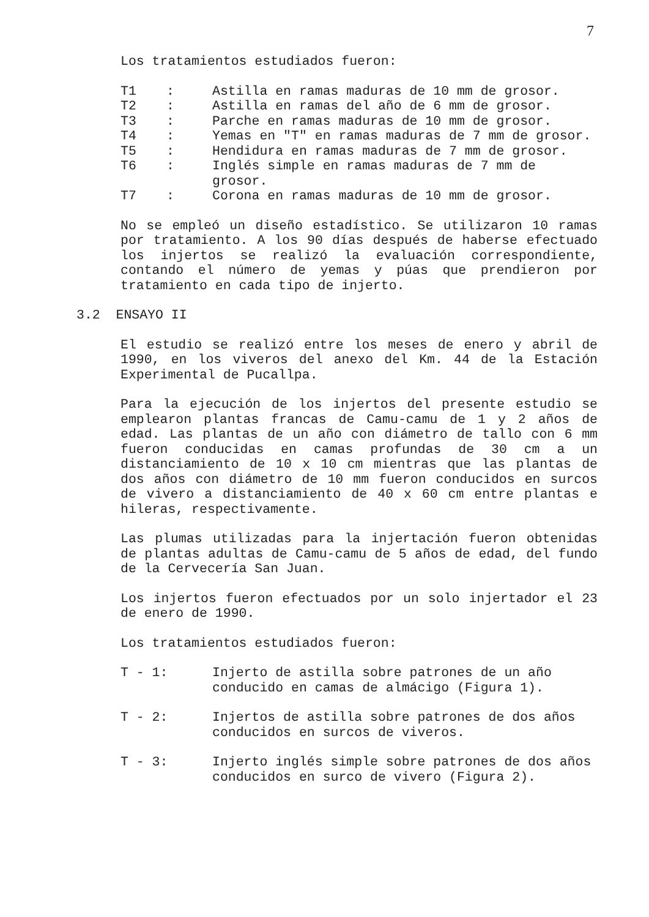7
Los tratamientos estudiados fueron:
T1 : Astilla en ramas maduras de 10 mm de grosor.
T2 : Astilla en ramas del año de 6 mm de grosor.
T3 : Parche en ramas maduras de 10 mm de grosor.
T4 : Yemas en "T" en ramas maduras de 7 mm de grosor.
T5 : Hendidura en ramas maduras de 7 mm de grosor.
T6 : Inglés simple en ramas maduras de 7 mm de grosor.
T7 : Corona en ramas maduras de 10 mm de grosor.
No se empleó un diseño estadístico. Se utilizaron 10 ramas por tratamiento. A los 90 días después de haberse efectuado los injertos se realizó la evaluación correspondiente, contando el número de yemas y púas que prendieron por tratamiento en cada tipo de injerto.
3.2 ENSAYO II
El estudio se realizó entre los meses de enero y abril de 1990, en los viveros del anexo del Km. 44 de la Estación Experimental de Pucallpa.
Para la ejecución de los injertos del presente estudio se emplearon plantas francas de Camu-camu de 1 y 2 años de edad. Las plantas de un año con diámetro de tallo con 6 mm fueron conducidas en camas profundas de 30 cm a un distanciamiento de 10 x 10 cm mientras que las plantas de dos años con diámetro de 10 mm fueron conducidos en surcos de vivero a distanciamiento de 40 x 60 cm entre plantas e hileras, respectivamente.
Las plumas utilizadas para la injertación fueron obtenidas de plantas adultas de Camu-camu de 5 años de edad, del fundo de la Cervecería San Juan.
Los injertos fueron efectuados por un solo injertador el 23 de enero de 1990.
Los tratamientos estudiados fueron:
T - 1: Injerto de astilla sobre patrones de un año conducido en camas de almácigo (Figura 1).
T - 2: Injertos de astilla sobre patrones de dos años conducidos en surcos de viveros.
T - 3: Injerto inglés simple sobre patrones de dos años conducidos en surco de vivero (Figura 2).